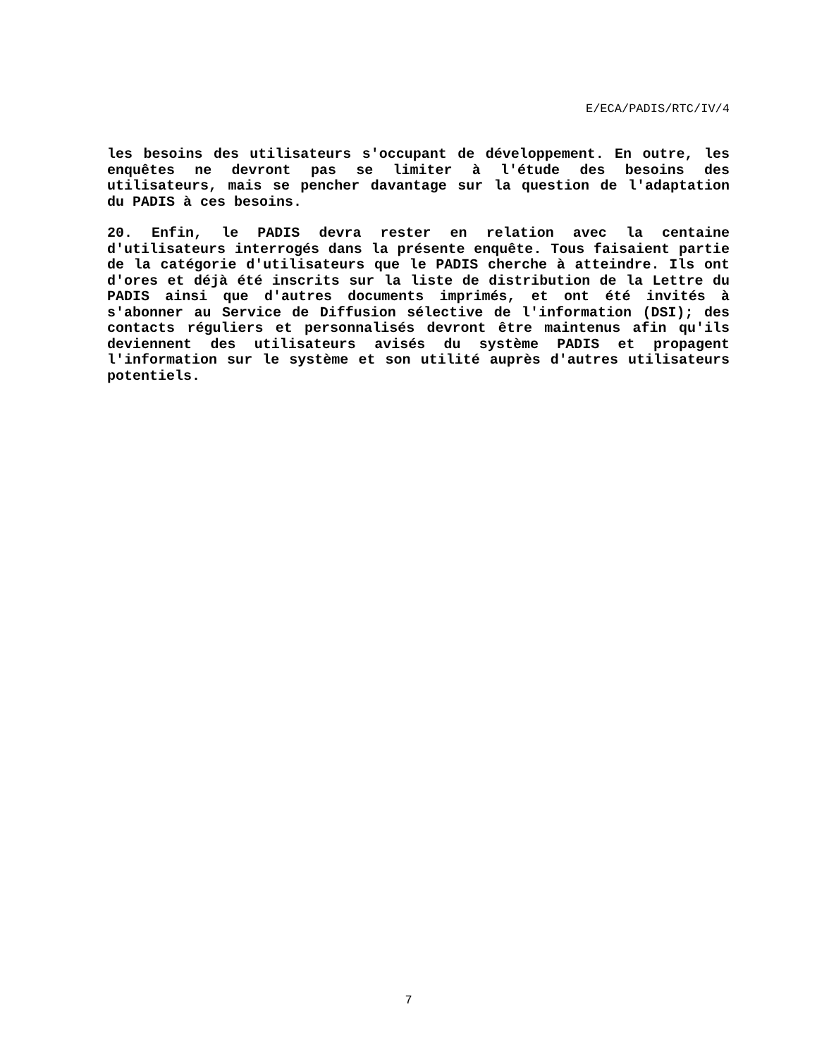E/ECA/PADIS/RTC/IV/4
les besoins des utilisateurs s'occupant de développement. En outre, les enquêtes ne devront pas se limiter à l'étude des besoins des utilisateurs, mais se pencher davantage sur la question de l'adaptation du PADIS à ces besoins.
20. Enfin, le PADIS devra rester en relation avec la centaine d'utilisateurs interrogés dans la présente enquête. Tous faisaient partie de la catégorie d'utilisateurs que le PADIS cherche à atteindre. Ils ont d'ores et déjà été inscrits sur la liste de distribution de la Lettre du PADIS ainsi que d'autres documents imprimés, et ont été invités à s'abonner au Service de Diffusion sélective de l'information (DSI); des contacts réguliers et personnalisés devront être maintenus afin qu'ils deviennent des utilisateurs avisés du système PADIS et propagent l'information sur le système et son utilité auprès d'autres utilisateurs potentiels.
7